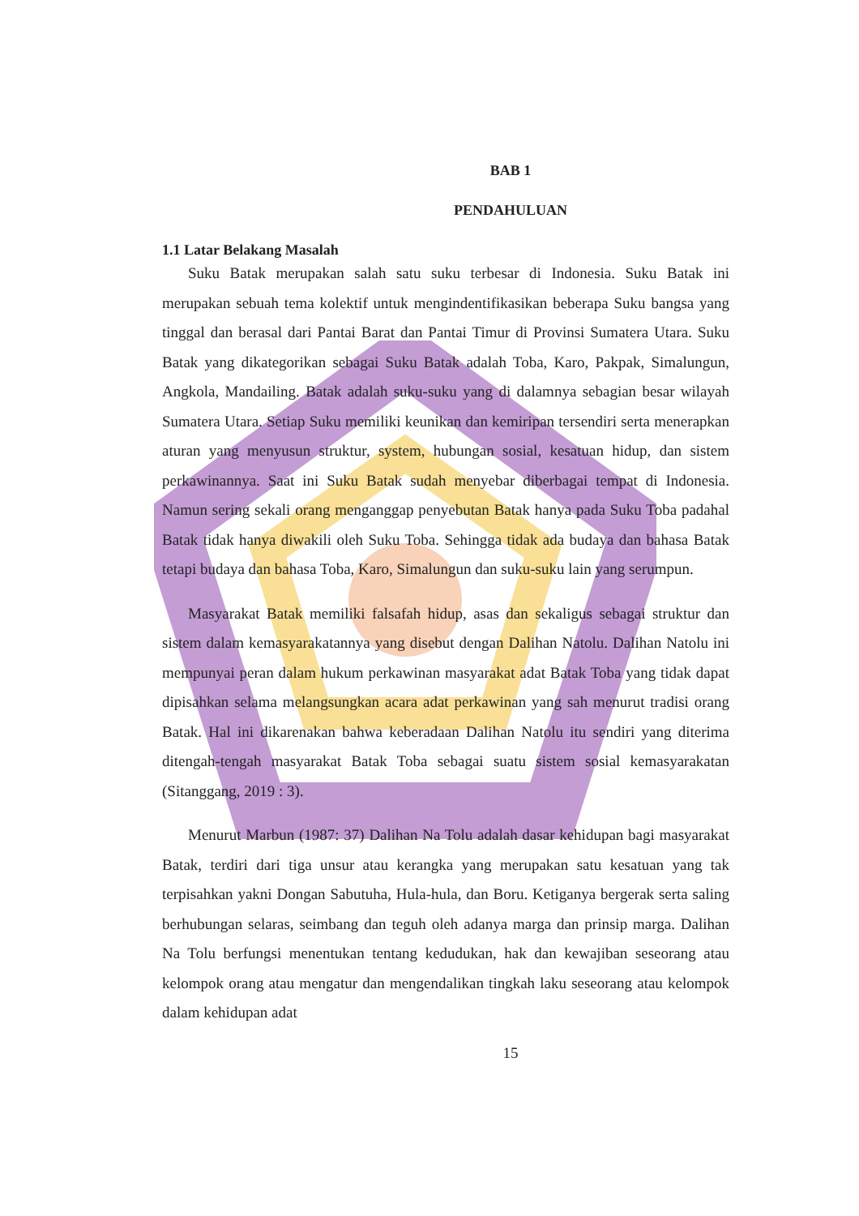BAB 1
PENDAHULUAN
1.1 Latar Belakang Masalah
Suku Batak merupakan salah satu suku terbesar di Indonesia. Suku Batak ini merupakan sebuah tema kolektif untuk mengindentifikasikan beberapa Suku bangsa yang tinggal dan berasal dari Pantai Barat dan Pantai Timur di Provinsi Sumatera Utara. Suku Batak yang dikategorikan sebagai Suku Batak adalah Toba, Karo, Pakpak, Simalungun, Angkola, Mandailing. Batak adalah suku-suku yang di dalamnya sebagian besar wilayah Sumatera Utara. Setiap Suku memiliki keunikan dan kemiripan tersendiri serta menerapkan aturan yang menyusun struktur, system, hubungan sosial, kesatuan hidup, dan sistem perkawinannya. Saat ini Suku Batak sudah menyebar diberbagai tempat di Indonesia. Namun sering sekali orang menganggap penyebutan Batak hanya pada Suku Toba padahal Batak tidak hanya diwakili oleh Suku Toba. Sehingga tidak ada budaya dan bahasa Batak tetapi budaya dan bahasa Toba, Karo, Simalungun dan suku-suku lain yang serumpun.
Masyarakat Batak memiliki falsafah hidup, asas dan sekaligus sebagai struktur dan sistem dalam kemasyarakatannya yang disebut dengan Dalihan Natolu. Dalihan Natolu ini mempunyai peran dalam hukum perkawinan masyarakat adat Batak Toba yang tidak dapat dipisahkan selama melangsungkan acara adat perkawinan yang sah menurut tradisi orang Batak. Hal ini dikarenakan bahwa keberadaan Dalihan Natolu itu sendiri yang diterima ditengah-tengah masyarakat Batak Toba sebagai suatu sistem sosial kemasyarakatan (Sitanggang, 2019 : 3).
Menurut Marbun (1987: 37) Dalihan Na Tolu adalah dasar kehidupan bagi masyarakat Batak, terdiri dari tiga unsur atau kerangka yang merupakan satu kesatuan yang tak terpisahkan yakni Dongan Sabutuha, Hula-hula, dan Boru. Ketiganya bergerak serta saling berhubungan selaras, seimbang dan teguh oleh adanya marga dan prinsip marga. Dalihan Na Tolu berfungsi menentukan tentang kedudukan, hak dan kewajiban seseorang atau kelompok orang atau mengatur dan mengendalikan tingkah laku seseorang atau kelompok dalam kehidupan adat
15